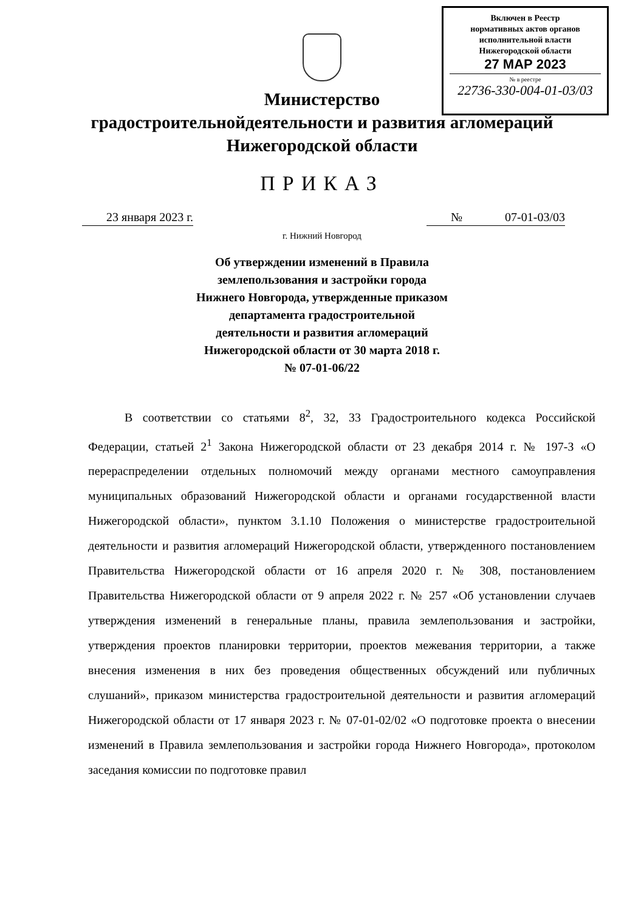Включен в Реестр
нормативных актов органов
исполнительной власти
Нижегородской области
27 МАР 2023
№ в реестре
22736-330-004-01-03/03
Министерство
градостроительнойдеятельности и развития агломераций
Нижегородской области
ПРИКАЗ
23 января 2023 г. № 07-01-03/03
г. Нижний Новгород
Об утверждении изменений в Правила
землепользования и застройки города
Нижнего Новгорода, утвержденные приказом
департамента градостроительной
деятельности и развития агломераций
Нижегородской области от 30 марта 2018 г.
№ 07-01-06/22
В соответствии со статьями 8<sup>2</sup>, 32, 33 Градостроительного кодекса Российской Федерации, статьей 2<sup>1</sup> Закона Нижегородской области от 23 декабря 2014 г. № 197-З «О перераспределении отдельных полномочий между органами местного самоуправления муниципальных образований Нижегородской области и органами государственной власти Нижегородской области», пунктом 3.1.10 Положения о министерстве градостроительной деятельности и развития агломераций Нижегородской области, утвержденного постановлением Правительства Нижегородской области от 16 апреля 2020 г. № 308, постановлением Правительства Нижегородской области от 9 апреля 2022 г. № 257 «Об установлении случаев утверждения изменений в генеральные планы, правила землепользования и застройки, утверждения проектов планировки территории, проектов межевания территории, а также внесения изменения в них без проведения общественных обсуждений или публичных слушаний», приказом министерства градостроительной деятельности и развития агломераций Нижегородской области от 17 января 2023 г. № 07-01-02/02 «О подготовке проекта о внесении изменений в Правила землепользования и застройки города Нижнего Новгорода», протоколом заседания комиссии по подготовке правил